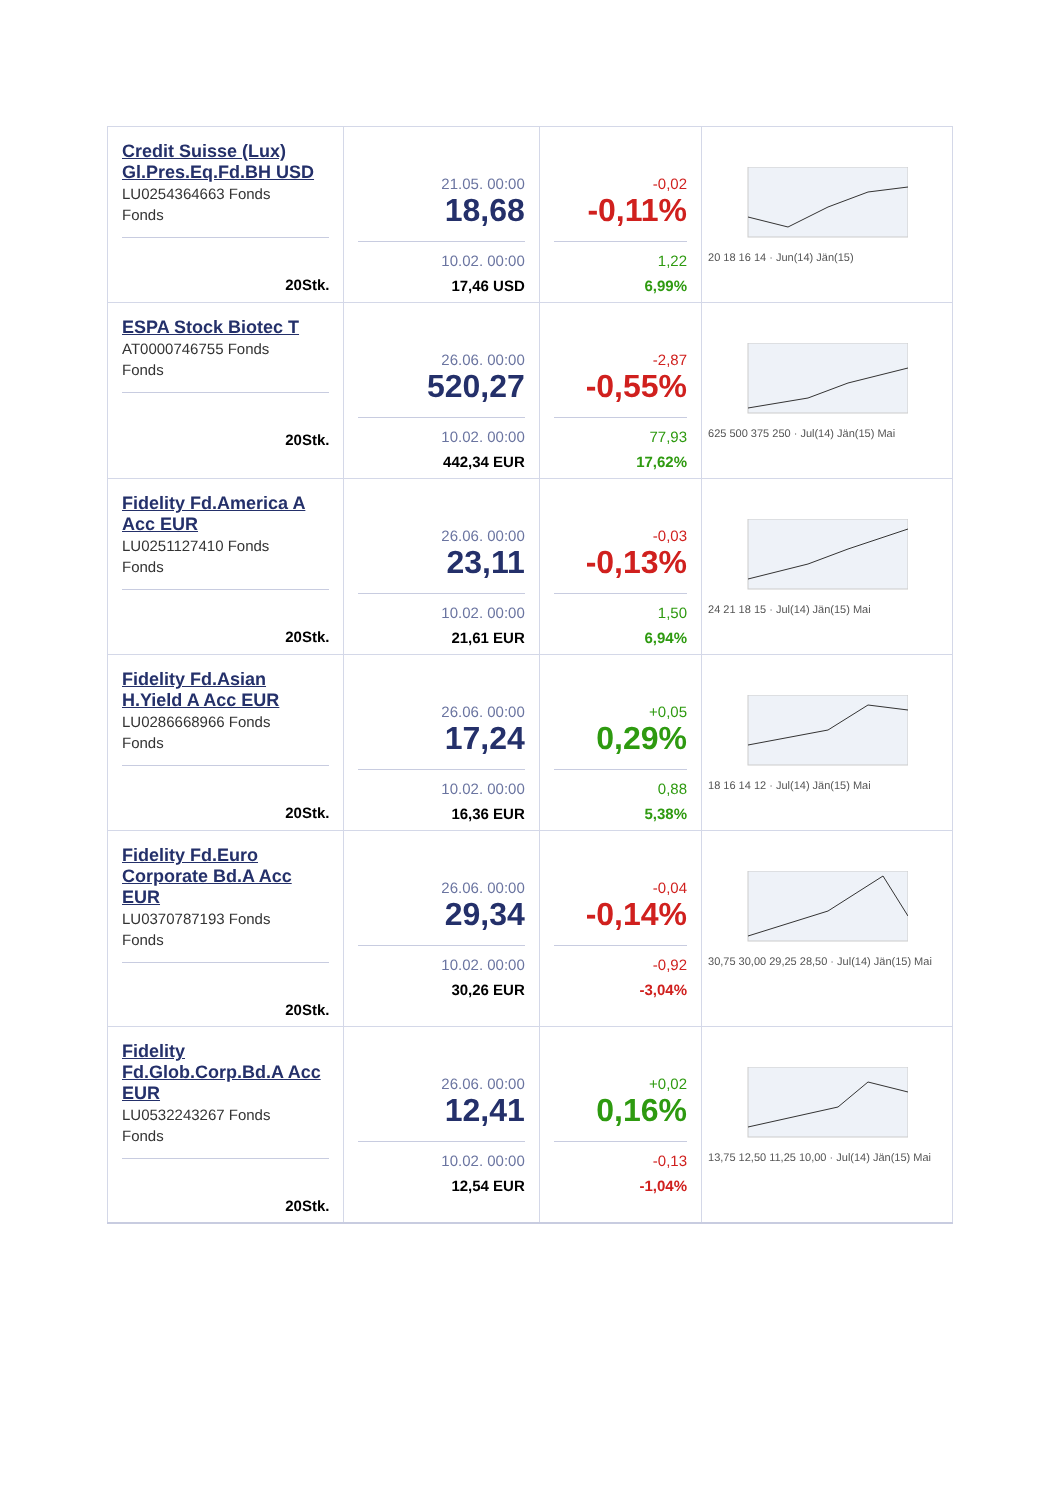| Credit Suisse (Lux) Gl.Pres.Eq.Fd.BH USD LU0254364663 Fonds Fonds 20Stk. | 21.05. 00:00 18,68 10.02. 00:00 17,46 USD | -0,02 -0,11% 1,22 6,99% | 20 18 16 14 · Jun(14) Jän(15) |
| ESPA Stock Biotec T AT0000746755 Fonds Fonds 20Stk. | 26.06. 00:00 520,27 10.02. 00:00 442,34 EUR | -2,87 -0,55% 77,93 17,62% | 625 500 375 250 · Jul(14) Jän(15) Mai |
| Fidelity Fd.America A Acc EUR LU0251127410 Fonds Fonds 20Stk. | 26.06. 00:00 23,11 10.02. 00:00 21,61 EUR | -0,03 -0,13% 1,50 6,94% | 24 21 18 15 · Jul(14) Jän(15) Mai |
| Fidelity Fd.Asian H.Yield A Acc EUR LU0286668966 Fonds Fonds 20Stk. | 26.06. 00:00 17,24 10.02. 00:00 16,36 EUR | +0,05 0,29% 0,88 5,38% | 18 16 14 12 · Jul(14) Jän(15) Mai |
| Fidelity Fd.Euro Corporate Bd.A Acc EUR LU0370787193 Fonds Fonds 20Stk. | 26.06. 00:00 29,34 10.02. 00:00 30,26 EUR | -0,04 -0,14% -0,92 -3,04% | 30,75 30,00 29,25 28,50 · Jul(14) Jän(15) Mai |
| Fidelity Fd.Glob.Corp.Bd.A Acc EUR LU0532243267 Fonds Fonds 20Stk. | 26.06. 00:00 12,41 10.02. 00:00 12,54 EUR | +0,02 0,16% -0,13 -1,04% | 13,75 12,50 11,25 10,00 · Jul(14) Jän(15) Mai |